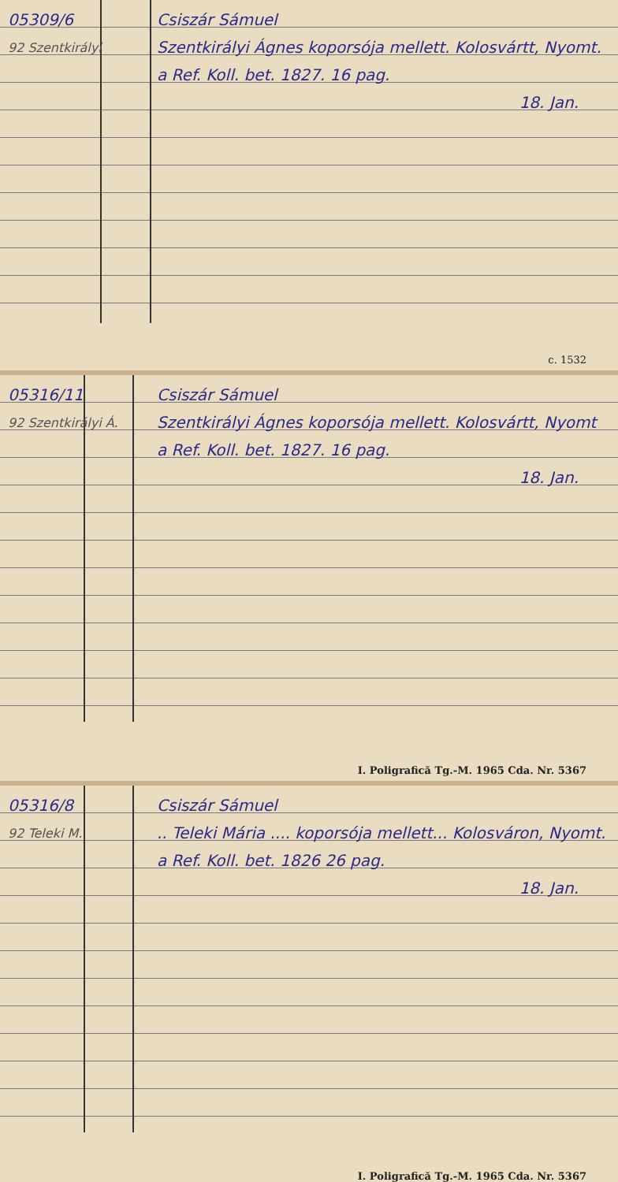05309/6 Csiszár Sámuel
92 Szentkirályi
Szentkirályi Ágnes koporsója mellett. Kolosvártt, Nyomt. a Ref. Koll. bet. 1827. 16 pag.
18. Jan.
c. 1532
05316/11 Csiszár Sámuel
92 Szentkirályi Á.
Szentkirályi Ágnes koporsója mellett. Kolosvártt, Nyomt a Ref. Koll. bet. 1827. 16 pag.
18. Jan.
I. Poligrafică Tg.-M. 1965 Cda. Nr. 5367
05316/8 Csiszár Sámuel
92 Teleki M.
.. Teleki Mária .... koporsója mellett... Kolosváron, Nyomt. a Ref. Koll. bet. 1826 26 pag.
18. Jan.
I. Poligrafică Tg.-M. 1965 Cda. Nr. 5367